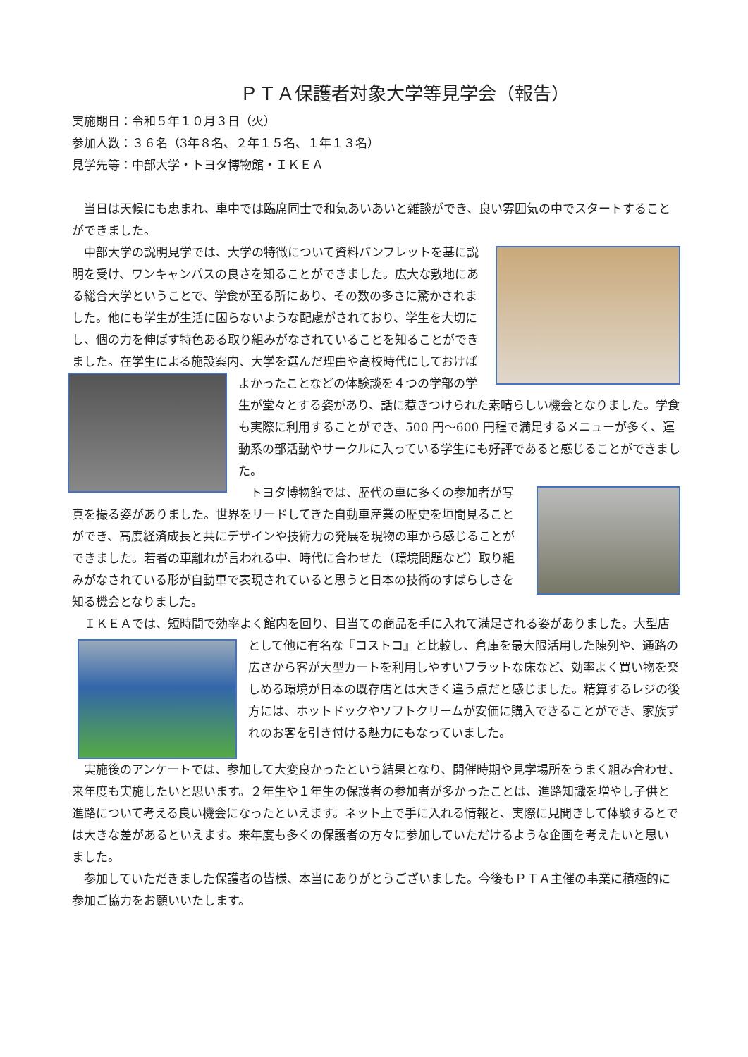ＰＴＡ保護者対象大学等見学会（報告）
実施期日：令和５年１０月３日（火）
参加人数：３６名（3年８名、２年１５名、１年１３名）
見学先等：中部大学・トヨタ博物館・ＩＫＥＡ
　当日は天候にも恵まれ、車中では臨席同士で和気あいあいと雑談ができ、良い雰囲気の中でスタートすることができました。
　中部大学の説明見学では、大学の特徴について資料パンフレットを基に説明を受け、ワンキャンパスの良さを知ることができました。広大な敷地にある総合大学ということで、学食が至る所にあり、その数の多さに驚かされました。他にも学生が生活に困らないような配慮がされており、学生を大切にし、個の力を伸ばす特色ある取り組みがなされていることを知ることができました。在学生による施設案内、大学を選んだ理由や高校 時代にしておけばよかったことなどの体験談を４つの学部の学生が堂々とする姿があり、話に惹きつけられた素晴らしい機会となりました。学食も実際に利用することができ、500 円～600 円程で満足するメニューが多く、運動系の部活動やサークルに入っている学生にも好評であると感じることができました。
　トヨタ博物館では、歴代の車に多くの参加者が写真を撮る姿がありました。世界をリードしてきた自動車産業の歴史を垣間見ることができ、高度経済成長と共にデザインや技術力の発展を現物の車から感じることができました。若者の車離れが言われる中、時代に合わせた（環境問題など）取り組みがなされている形が自動車で表現されていると思うと日本の技術のすばらしさを知る機会となりました。
　ＩＫＥＡでは、短時間で効率よく館内を回り、目当ての商品を手に入れて満足される姿がありました。 大型店として他に有名な『コストコ』と比較し、倉庫を最大限活用した陳列や、通路の広さから客が大型カートを利用しやすいフラットな床など、効率よく買い物を楽しめる環境が日本の既存店とは大きく違う点だと感じました。精算するレジの後方には、ホットドックやソフトクリームが安価に購入できることができ、家族ずれのお客を引き付ける魅力にもなっていました。
　実施後のアンケートでは、参加して大変良かったという結果となり、開催時期や見学場所をうまく組み合わせ、来年度も実施したいと思います。２年生や１年生の保護者の参加者が多かったことは、進路知識を増やし子供と進路について考える良い機会になったといえます。ネット上で手に入れる情報と、実際に見聞きして体験するとでは大きな差があるといえます。来年度も多くの保護者の方々に参加していただけるような企画を考えたいと思いました。
　参加していただきました保護者の皆様、本当にありがとうございました。今後もＰＴＡ主催の事業に積極的に参加ご協力をお願いいたします。